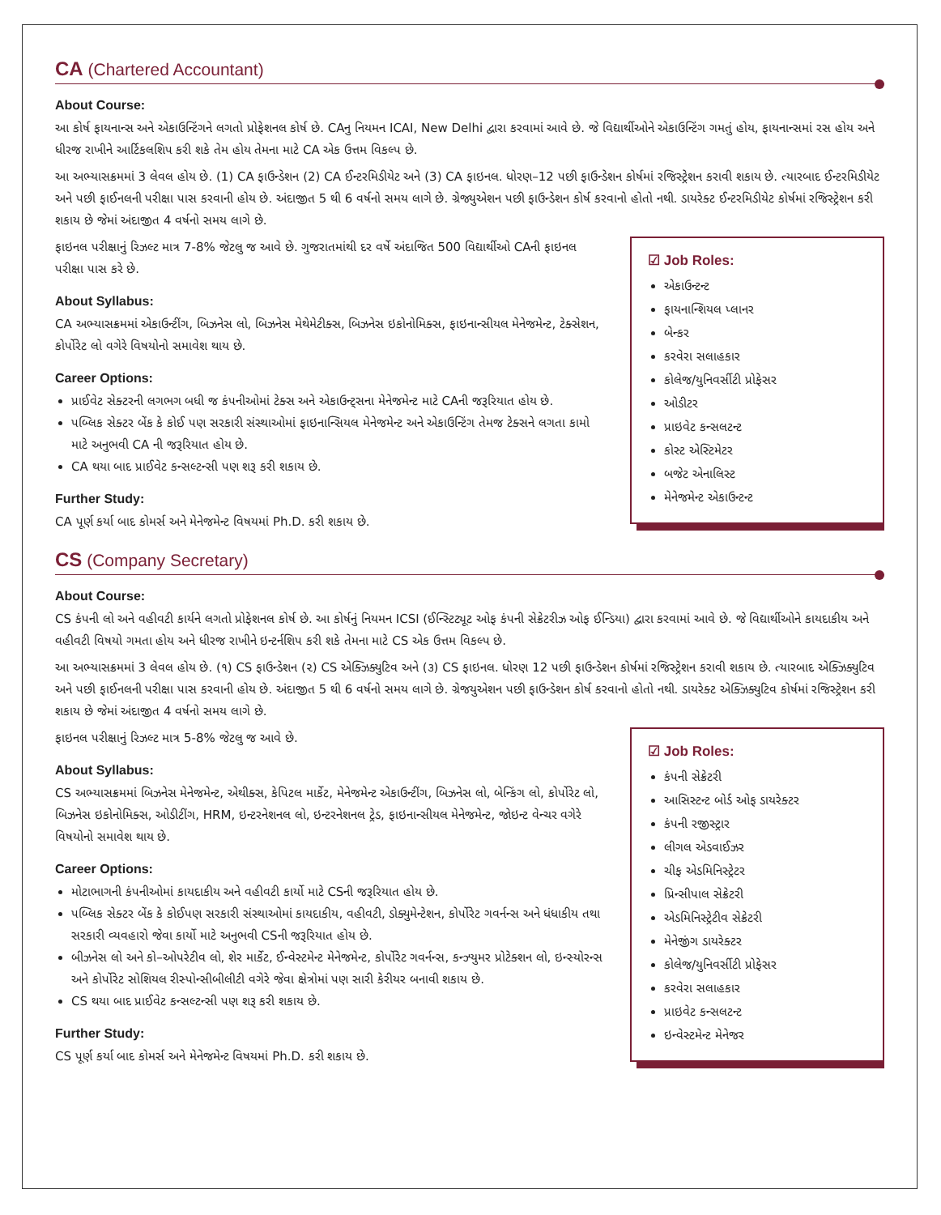CA (Chartered Accountant)
About Course:
આ કોર્ષ ફાયનાન્સ અને એકાઉન્ટિંગને લગતો પ્રોફેશનલ કોર્ષ છે. CAનુ નિયમન ICAI, New Delhi દ્વારા કરવામાં આવે છે. જે વિદ્યાર્થીઓને એકાઉન્ટિંગ ગમતું હોય, ફાયનાન્સમાં રસ હોય અને ધીરજ રાખીને આર્ટિકલશિપ કરી શકે તેમ હોય તેમના માટે CA એક ઉત્તમ વિકલ્પ છે.
આ અભ્યાસક્રમમાં 3 લેવલ હોય છે. (1) CA ફાઉન્ડેશન (2) CA ઈન્ટરમિડીયેટ અને (3) CA ફાઇનલ. ધોરણ–12 પછી ફાઉન્ડેશન કોર્ષમાં રજિસ્ટ્રેશન કરાવી શકાય છે. ત્યારબાદ ઈન્ટરમિડીયેટ અને પછી ફાઈનલની પરીક્ષા પાસ કરવાની હોય છે. અંદાજીત 5 થી 6 વર્ષનો સમય લાગે છે. ગ્રેજ્યુએશન પછી ફાઉન્ડેશન કોર્ષ કરવાનો હોતો નથી. ડાયરેક્ટ ઈન્ટરમિડીયેટ કોર્ષમાં રજિસ્ટ્રેશન કરી શકાય છે જેમાં અંદાજીત 4 વર્ષનો સમય લાગે છે.
☑ Job Roles:
એકાઉન્ટન્ટ
ફાયનાન્શિયલ પ્લાનર
બેન્કર
કરવેરા સલાહકાર
કોલેજ/યુનિવર્સીટી પ્રોફેસર
ઓડીટર
પ્રાઇવેટ કન્સલટન્ટ
કોસ્ટ એસ્ટિમેટર
બજેટ એનાલિસ્ટ
મેનેજમેન્ટ એકાઉન્ટન્ટ
ફાઇનલ પરીક્ષાનું રિઝલ્ટ માત્ર 7-8% જેટલુ જ આવે છે. ગુજરાતમાંથી દર વર્ષે અંદાજિત 500 વિદ્યાર્થીઓ CAની ફાઇનલ પરીક્ષા પાસ કરે છે.
About Syllabus:
CA અભ્યાસક્રમમાં એકાઉન્ટીંગ, બિઝનેસ લો, બિઝનેસ મેથેમેટીક્સ, બિઝનેસ ઇકોનોમિક્સ, ફાઇનાન્સીયલ મેનેજમેન્ટ, ટેક્સેશન, કોર્પોરેટ લો વગેરે વિષયોનો સમાવેશ થાય છે.
Career Options:
પ્રાઈવેટ સેક્ટરની લગભગ બધી જ કંપનીઓમાં ટેક્સ અને એકાઉન્ટ્સના મેનેજમેન્ટ માટે CAની જરૂરિયાત હોય છે.
પબ્લિક સેક્ટર બેંક કે કોઈ પણ સરકારી સંસ્થાઓમાં ફાઇનાન્સિયલ મેનેજમેન્ટ અને એકાઉન્ટિંગ તેમજ ટેક્સને લગતા કામો માટે અનુભવી CA ની જરૂરિયાત હોય છે.
CA થયા બાદ પ્રાઈવેટ કન્સલ્ટન્સી પણ શરૂ કરી શકાય છે.
Further Study:
CA પૂર્ણ કર્યા બાદ કોમર્સ અને મેનેજમેન્ટ વિષયમાં Ph.D. કરી શકાય છે.
CS (Company Secretary)
About Course:
CS કંપની લો અને વહીવટી કાર્યને લગતો પ્રોફેશનલ કોર્ષ છે. આ કોર્ષનું નિયમન ICSI (ઈન્સ્ટિટ્યૂટ ઓફ કંપની સેક્રેટરીઝ ઓફ ઈન્ડિયા) દ્વારા કરવામાં આવે છે. જે વિદ્યાર્થીઓને કાયદાકીય અને વહીવટી વિષયો ગમતા હોય અને ધીરજ રાખીને ઇન્ટર્નશિપ કરી શકે તેમના માટે CS એક ઉત્તમ વિકલ્પ છે.
આ અભ્યાસક્રમમાં 3 લેવલ હોય છે. (૧) CS ફાઉન્ડેશન (૨) CS એક્ઝિક્યુટિવ અને (૩) CS ફાઇનલ. ધોરણ 12 પછી ફાઉન્ડેશન કોર્ષમાં રજિસ્ટ્રેશન કરાવી શકાય છે. ત્યારબાદ એક્ઝિક્યુટિવ અને પછી ફાઈનલની પરીક્ષા પાસ કરવાની હોય છે. અંદાજીત 5 થી 6 વર્ષનો સમય લાગે છે. ગ્રેજયુએશન પછી ફાઉન્ડેશન કોર્ષ કરવાનો હોતો નથી. ડાયરેક્ટ એક્ઝિક્યુટિવ કોર્ષમાં રજિસ્ટ્રેશન કરી શકાય છે જેમાં અંદાજીત 4 વર્ષનો સમય લાગે છે.
☑ Job Roles:
કંપની સેક્રેટરી
આસિસ્ટન્ટ બોર્ડ ઓફ ડાયરેક્ટર
કંપની રજીસ્ટ્રાર
લીગલ એડવાઈઝર
ચીફ એડમિનિસ્ટ્રેટર
પ્રિન્સીપાલ સેક્રેટરી
એડમિનિસ્ટ્રેટીવ સેક્રેટરી
મેનેજીંગ ડાયરેક્ટર
કોલેજ/યુનિવર્સીટી પ્રોફેસર
કરવેરા સલાહકાર
પ્રાઇવેટ કન્સલટન્ટ
ઇન્વેસ્ટમેન્ટ મેનેજર
ફાઇનલ પરીક્ષાનું રિઝલ્ટ માત્ર 5-8% જેટલુ જ આવે છે.
About Syllabus:
CS અભ્યાસક્રમમાં બિઝનેસ મેનેજમેન્ટ, એથીક્સ, કેપિટલ માર્કેટ, મેનેજમેન્ટ એકાઉન્ટીંગ, બિઝનેસ લો, બેન્કિંગ લો, કોર્પોરેટ લો, બિઝનેસ ઇકોનોમિક્સ, ઓડીટીંગ, HRM, ઇન્ટરનેશનલ લો, ઇન્ટરનેશનલ ટ્રેડ, ફાઇનાન્સીયલ મેનેજમેન્ટ, જોઇન્ટ વેન્ચર વગેરે વિષયોનો સમાવેશ થાય છે.
Career Options:
મોટાભાગની કંપનીઓમાં કાયદાકીય અને વહીવટી કાર્યો માટે CSની જરૂરિયાત હોય છે.
પબ્લિક સેક્ટર બેંક કે કોઈપણ સરકારી સંસ્થાઓમાં કાયદાકીય, વહીવટી, ડોક્યુમેન્ટેશન, કોર્પોરેટ ગવર્નન્સ અને ધંધાકીય તથા સરકારી વ્યવહારો જેવા કાર્યો માટે અનુભવી CSની જરૂરિયાત હોય છે.
બીઝનેસ લો અને કો–ઓપરેટીવ લો, શેર માર્કેટ, ઈન્વેસ્ટમેન્ટ મેનેજમેન્ટ, કોર્પોરેટ ગવર્નન્સ, કન્ઝ્યુમર પ્રોટેક્શન લો, ઇન્સ્યોરન્સ અને કોર્પોરેટ સોશિયલ રીસ્પોન્સીબીલીટી વગેરે જેવા ક્ષેત્રોમાં પણ સારી કેરીયર બનાવી શકાય છે.
CS થયા બાદ પ્રાઈવેટ કન્સલ્ટન્સી પણ શરૂ કરી શકાય છે.
Further Study:
CS પૂર્ણ કર્યા બાદ કોમર્સ અને મેનેજમેન્ટ વિષયમાં Ph.D. કરી શકાય છે.